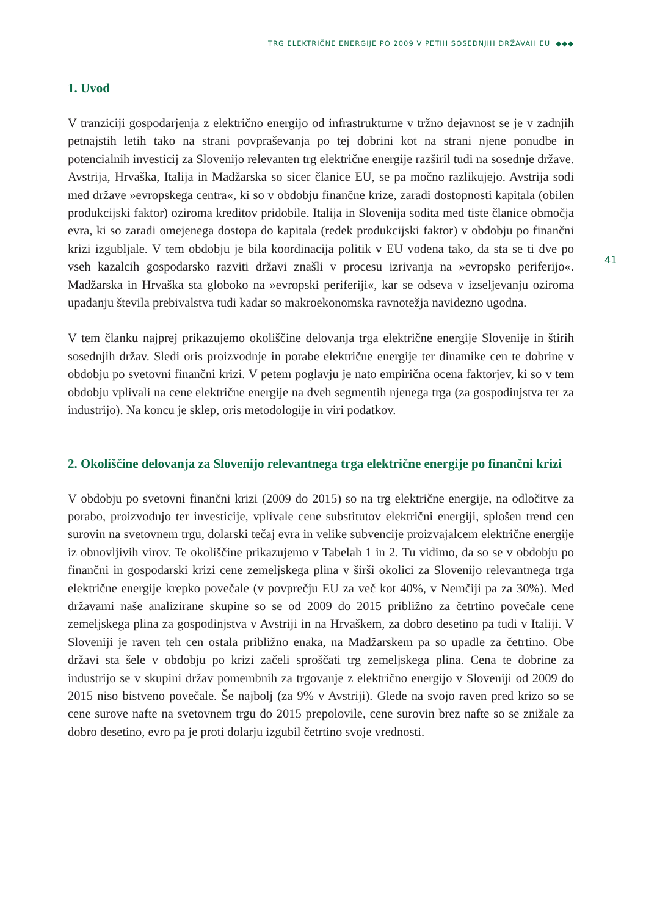TRG ELEKTRIČNE ENERGIJE PO 2009 V PETIH SOSEDNJIH DRŽAVAH EU ◆◆◆
41
1. Uvod
V tranziciji gospodarjenja z električno energijo od infrastrukturne v tržno dejavnost se je v zadnjih petnajstih letih tako na strani povpraševanja po tej dobrini kot na strani njene ponudbe in potencialnih investicij za Slovenijo relevanten trg električne energije razširil tudi na sosednje države. Avstrija, Hrvaška, Italija in Madžarska so sicer članice EU, se pa močno razlikujejo. Avstrija sodi med države »evropskega centra«, ki so v obdobju finančne krize, zaradi dostopnosti kapitala (obilen produkcijski faktor) oziroma kreditov pridobile. Italija in Slovenija sodita med tiste članice območja evra, ki so zaradi omejenega dostopa do kapitala (redek produkcijski faktor) v obdobju po finančni krizi izgubljale. V tem obdobju je bila koordinacija politik v EU vodena tako, da sta se ti dve po vseh kazalcih gospodarsko razviti državi znašli v procesu izrivanja na »evropsko periferijo«. Madžarska in Hrvaška sta globoko na »evropski periferiji«, kar se odseva v izseljevanju oziroma upadanju števila prebivalstva tudi kadar so makroekonomska ravnotežja navidezno ugodna.
V tem članku najprej prikazujemo okoliščine delovanja trga električne energije Slovenije in štirih sosednjih držav. Sledi oris proizvodnje in porabe električne energije ter dinamike cen te dobrine v obdobju po svetovni finančni krizi. V petem poglavju je nato empirična ocena faktorjev, ki so v tem obdobju vplivali na cene električne energije na dveh segmentih njenega trga (za gospodinjstva ter za industrijo). Na koncu je sklep, oris metodologije in viri podatkov.
2. Okoliščine delovanja za Slovenijo relevantnega trga električne energije po finančni krizi
V obdobju po svetovni finančni krizi (2009 do 2015) so na trg električne energije, na odločitve za porabo, proizvodnjo ter investicije, vplivale cene substitutov električni energiji, splošen trend cen surovin na svetovnem trgu, dolarski tečaj evra in velike subvencije proizvajalcem električne energije iz obnovljivih virov. Te okoliščine prikazujemo v Tabelah 1 in 2. Tu vidimo, da so se v obdobju po finančni in gospodarski krizi cene zemeljskega plina v širši okolici za Slovenijo relevantnega trga električne energije krepko povečale (v povprečju EU za več kot 40%, v Nemčiji pa za 30%). Med državami naše analizirane skupine so se od 2009 do 2015 približno za četrtino povečale cene zemeljskega plina za gospodinjstva v Avstriji in na Hrvaškem, za dobro desetino pa tudi v Italiji. V Sloveniji je raven teh cen ostala približno enaka, na Madžarskem pa so upadle za četrtino. Obe državi sta šele v obdobju po krizi začeli sproščati trg zemeljskega plina. Cena te dobrine za industrijo se v skupini držav pomembnih za trgovanje z električno energijo v Sloveniji od 2009 do 2015 niso bistveno povečale. Še najbolj (za 9% v Avstriji). Glede na svojo raven pred krizo so se cene surove nafte na svetovnem trgu do 2015 prepolovile, cene surovin brez nafte so se znižale za dobro desetino, evro pa je proti dolarju izgubil četrtino svoje vrednosti.